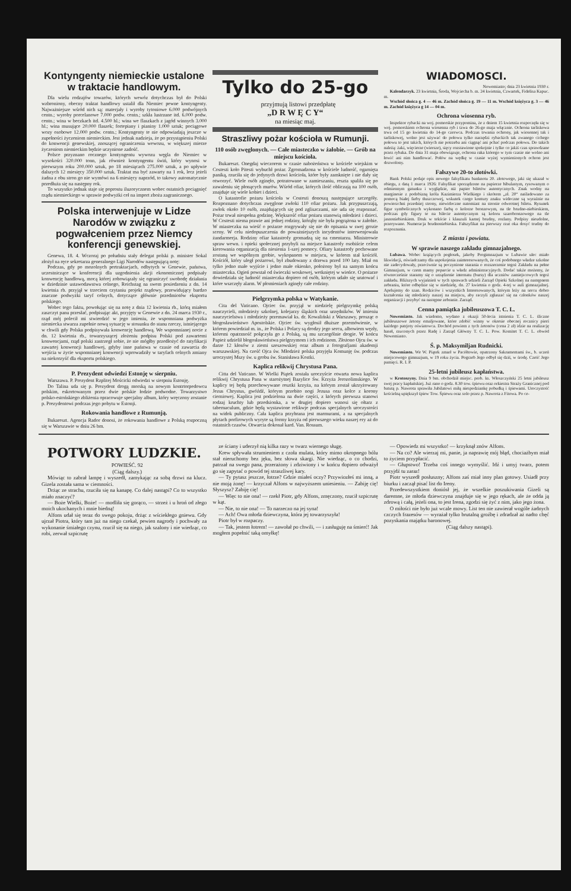Kontyngenty niemieckie ustalone w traktacie handlowym.
Dla wielu rodzajów towarów, których wewóz dotychczas był do Polski wzbroniony, obecny traktat handlowy ustalił dla Niemiec pewne kontyngenty. Najważniejsze wśród nich są: materjały i wyroby tytoniowe 6.000 podwójnych centn.; wyroby porcelanowe 7.000 podw. centn.; szkła lustrzane itd. 6.000 podw. centn.; wina w beczkach itd. 4.500 hl.; wina we flaszkach z jagód winnych 3.000 hl.; wina musujące 20.000 flaszek; fortepiany i pianiny 1.000 sztuk; pociągowe wozy osobowe 12.000 podw. centn.; Kontyngenty te nie odpowiadają jeszcze w zupełności życzeniom niemieckim. Jest jednak nadzieja, że po przystąpieniu Polski do konwencji genewskiej, znoszącej ograniczenia wewozu, w większej mierze życzeniom niemieckim będzie uczynione zadość.
Polsce przyznano rocznego kontyngentu wywozu węgla do Niemiec w wysokości 320.000 tonn, jak również kontyngentu świń, który wynosi w pierwszym roku 200.000 sztuk, po 18 miesiącach 275.000 sztuk, a po upływie dalszych 12 miesięcy 350.000 sztuk. Traktat ma być zawarty na 1 rok, lecz jeżeli żadna z obu stron go nie wymówi na 6 miesięcy naprzód, to takowy automatycznie przedłuża się na następny rok.
To wszystko jednak staje się poprostu iluzorycznem wobec ostatnich pociągnięć rządu niemieckiego w sprawie podwyżki ceł na import zboża zagranicznego.
Polska interwenjuje w Lidze Narodów w związku z pogwałceniem przez Niemcy konferencji genewskiej.
Genewa, 18. 4. Wczoraj po południu stały delegat polski p. minister Sokal złożył na ręce sekretarza generalnego Ligi Narodów następującą notę:
Podczas, gdy po mozolnych pertraktacjach, odbytych w Genewie, państwa, uczestniczące w konferencji dla uzgodnienia akcji ekonomicznej podpisały konwencję handlową, mocą której zobowiązały się ograniczyć swobodę działania w dziedzinie ustawodawstwa celnego, Reichstag na swem posiedzeniu z dn. 14 kwietnia rb. przyjął w trzeciem czytaniu projekt rządowy, przewidujący bardzo znaczne podwyżki taryf celnych, dotyczące głównie przedmiotów eksportu polskiego.
Wobec tego faktu, powołując się na notę z dnia 12 kwietnia rb., którą miałem zaszczyt panu przesłać, podpisując akt, przyjęty w Genewie z dn. 24 marca 1930 r., rząd mój polecił mi stwierdzić w jego imieniu, że wspomniana podwyżka niemiecka stwarza zupełnie nową sytuację w stosunku do stanu rzeczy, istniejącego w chwili gdy Polska podpisywała konwencję handlową. We wspomnianej nocie z dn. 12 kwietnia rb., towarzyszącej złożeniu podpisu Polski pod zawartemi konwencjami, rząd polski zastrzegł sobie, że nie mógłby przedłożyć do ratyfikacji zawartej konwencji handlowej, gdyby inne państwa w czasie od zawarcia do wejścia w życie wspomnianej konwencji wprowadziły w taryfach celnych zmiany na niekorzyść dla eksportu polskiego.
P. Prezydent odwiedzi Estonję w sierpniu.
Warszawa. P. Prezydent Rzplitej Mościcki odwiedzi w sierpniu Estonję.
Do Talina uda się p. Prezydent drogą morską na nowym kontrtorpedowcu polskim, eskortowanym przez dwie polskie łodzie podwodne. Towarzystwo polsko-estońskiego zbliżenia opracowuje specjalny album, który wręczony zostanie p. Prezydentowi podczas jego pobytu w Estonji.
Rokowania handlowe z Rumunją.
Bukareszt. Agencja Rador donosi, że rokowania handlowe z Polską rozpoczną się w Warszawie w dniu 26 bm.
Tylko do 25-go
przyjmują listowi przedpłatę
„D R W Ę C Y“
na miesiąc maj.
Straszliwy pożar kościoła w Rumunji.
110 osób zwęglonych. — Całe miasteczko w żałobie. — Grób na miejscu kościoła.
Bukareszt. Onegdaj wieczorem w czasie nabożeństwa w kościele wiejskim w Costesti koło Pitesti wybuchł pożar. Zgromadzona w kościele ludność, ogarnięta paniką, rzuciła się do jedynych drzwi kościoła, które były zamknięte i nie dały się otworzyć. Wiele osób zginęło, potratowane w zamieszaniu, reszta spaliła się po zawaleniu się płonących murów. Wśród ofiar, których ilość obliczają na 100 osób, znajduje się wiele kobiet i dzieci.
O katastrofie pożaru kościoła w Costesti donoszą następujące szczegóły. Rozpoznano dotychczas zwęglone zwłoki 110 ofiar pożaru. Jak przypuszczają, zwłok około 10 osób, znajdujących się pod zgliszczami, nie uda się rozpoznać. Pożar trwał niespełna godzinę. Większość ofiar pożaru stanowią młodzież i dzieci. W Costesti niema prawie ani jednej rodziny, którąby nie była pogrążona w żałobie. W miasteczku na wieść o pożarze rozgrywały się nie do opisania w swej grozie sceny. W celu niedopuszczenia do poważniejszych incydentów interwenjowała żandarmerja. Rodziny ofiar katastrofy gromadzą się na cmentarzu. Ministrowie spraw wewn. i opieki społecznej przybyli na miejsce katastrofy osobiście celem kierowania organizacją dla niesienia 1-szej pomocy. Ofiary katastrofy pochowane zostaną we wspólnym grobie, wykopanem w miejscu, w którem stał kościół. Kościół, który uległ pożarowi, był zbudowany z drzewa przed 100 laty. Miał on tylko jedno małe wyjście i jedno małe okienko, położony był na samym końcu miasteczka. Ogień powstał od świeczki woskowej, wetkniętej w wieńce. O pożarze dowiedziała się ludność miasteczka dopiero od osób, którym udało się uratować i które wszczęły alarm. W płomieniach zginęły całe rodziny.
Pielgrzymka polska w Watykanie.
Cita del Vaticano. Ojciec św. przyjął w niedzielę pielgrzymkę polską nauczycieli, młodzieży szkolnej, kolejarzy śląskich oraz urzędników. W imieniu nauczycielstwa i młodzieży przemawiał ks. dr. Kowaliński z Warszawy, prosząc o błogosławieństwo Apostolskie. Ojciec św. wygłosił dłuższe przemówienie, w którem powiedział m. in., że Polska i Polacy są drodzy jego sercu, albowiem węzły, któremi opatrzność połączyła go z Polską, są mu szczególnie drogie. W końcu Papież udzielił błogosławieństwa pielgrzymom i ich rodzinom. Złożono Ojcu św. w darze 12 kłosów z ziemi szeszowskiej oraz album z fotografjami akademji warszawskiej. Na cześć Ojca św. Młodzież polska przyjęła Komunję św. podczas uroczystej Mszy św. u grobu św. Stanisława Kostki.
Kaplica relikwij Chrystusa Pana.
Citta del Vaticano. W Wielki Piątek została uroczyście otwarta nowa kaplica relikwij Chrystusa Pana w starożytnej Bazylice Św. Krzyża Jerozolimskiego. W kaplicy tej będą przechowywane resztki krzyża, na którym został ukrzyżowany Jezus Chrystus, gwóźdź, którym przebito nogi Jezusa oraz kolce z korony cierniowej. Kaplica jest podzielona na dwie części, z których pierwsza stanowi rodzaj kruchty lub przedsionka, a w drugiej dopiero wznosi się ołtarz z tabernaculum, gdzie będą wystawione relikwje podczas specjalnych uroczystości na widok publiczny. Cała kaplica przybrana jest marmurami, a na specjalnych płytach porfirowych wyryte są formy krzyża od pierwszego wieku naszej ery aż do ostatnich czasów. Otwarcia dokonał kard. Van. Rossum.
WIADOMOSCI.
Nowemiasto; dnia 23 kwietnia 1930 r.
Kalendarzyk. 23 kwietnia, Środa, Wojciecha b. m. 24 kwietnia, Czwartek, Fidelisa Kapuc. m.
Wschód słońca g. 4 — 46 m. Zachód słońca g. 19 — 11 m. Wschód księżyca g. 3 — 46 m. Zachód księżyca g 14 — 04 m.
Ochrona wiosenna ryb.
Inspektor rybacki na woj. pomorskie przypomina, że z dniem 15 kwietnia rozpoczęła się w woj. pomorskiem ochrona wiosenna ryb i tzwa do 26-go maja włącznie. Ochrona tarliskowa trwa od 15 go kwietnia do 14-go czerwca. Podczas trwania ochrony, jak wiosennej tak i tarliskowej, wolno jest używać do połowu tylko narzędzi rybackich tak zwanego cichego połowu to jest takich, których nie potrzeba ani ciągnąć ani pchać podczas połowu. Do takich należą: żaki, więcierze (wiersze), sięcy rozstawione spokojnie i tylko co jakiś czas sprawdzane przez rybaka. Do dnia 31 maja obowiązuje, ochrona raka którego w tym czasie nie wolno ani łowić ani nim handlować. Połów na wędkę w czasie wyżej wymienionych ochron jest dozwolony.
Fałszywe 20-to złotówki.
Bank Polski podaje opis nowego falsyfikatu banknotu 20. złotowego, jaki się ukazał w obiegu, z datą 1 marca 1926: Falsyfikat sporządzono na papierze bibulastym, rysowanym o odmiennym gatunku i wyglądzie, niż papier biletów autentycznych. Znak wodny na marginesie z podobizną króla Kazimierza Wielkiego i skrótem „zł. 20“ naśladowano za pomocą białej farby tłuszczowej, wskutek czego kontury znaku widoczne są wyraźnie na powierzchni przedniej strony, niewidoczne natomiast na stronie odwrotnej biletu. Rysunek figur symbolicznych wykonano farbą o kolorze bronzowym, na tle brudno-niebieskiem, podczas gdy figury te na bilecie autentycznym są koloru szarobronzowego na tle jasnoniebieskiem. Druk w tekście i klauzuli karnej brudny, rozlany. Podpisy nieudolne, przerywane. Numeracja brudnoniebieska. Fałszyfikat na pierwszy rzut oka dosyć trudny do rozpoznania.
Z miasta i powiatu.
W sprawie naszego zakładu gimnazjalnego.
Lubawa. Wobec krążących pogłosek, jakoby Progimnazjum w Lubawie ulec miało likwidacji, oświadczamy dla uspokojenia zainteresowanych, że coś podobnego władze szkolne nie zadecydowały, przeciwnie są poczynione starania o rozszerzenie tegoż Zakładu na pełne Gimnazjum, w czem mamy poparcie u władz administracyjnych. Dodać także możemy, że równocześnie staramy się o urządzenie internatu (bursy) dla uczniów zamiejscowych tegoż zakładu. Bliższych wyjaśnień w tych sprawach udzieli Zarząd Opieki Szkolnej na następnem zebraniu, które odbędzie się w niedzielę, dn. 27 kwietnia o godz. 4-tej w auli gimnazjalnej. Apelujemy do szan. Rodziców i wszystkich Interesowanych, którym leży na sercu dobro kształcenia się młodzieży naszej na miejscu, aby raczyli zgłaszać się na członków naszej organizacji i przybyć na następne zebranie. Zarząd.
Cenna pamiątka jubileuszowa T. C. L.
Nowemiasto. Jak wiadomo, wydano z okazji 50-lecia istnienia T. C. L. śliczne jubileuszowe żetony emaljowane, które zdobić winny w okresie obecnej rocznicy pierś każdego patrjoty oświatowca. Dochód powiem z tych żetonów (cena 2 zł) idzie na realizację haseł, rzuconych przez Radę i Zarząd Główny T. C. L. Pow. Komitet T. C. L. obwód Nowemiasto.
Ś. p. Maksymiljan Rudnicki.
Nowemiasto. We W. Piątek zmarł w Pacółtowie, opatrzony Sakramentami św., b. uczeń miejscowego gimnazjum, w 19 roku życia. Pogrzeb Jego odbył się dziś, w środę. Cześć Jego pamięci. R. I. P.
25-letni jubileusz kapłaństwa.
w Krotoszyny. Dnia 9 bm. obchodził miejsc. prob. ks. Włoszczyński 25 letni jubileusz swej pracy kapłańskiej. Już rano o godz. 8.30 tow. śpiewu oraz orkiestra Straży Granicznej pod batutą p. Nawrota sprawiła Jubilatowi miłą niespodziankę pobudką i śpiewami. Uroczystość kościelną upiększył śpiew Tow. Śpiewu oraz solo przez p. Nawrota z Fitowa. Po ce-
POTWORY LUDZKIE.
POWIEŚĆ. 92
(Ciąg dalszy.)
Mówiąc to zabrał lampę i wyszedł, zamykając za sobą drzwi na klucz. Gizela została sama w ciemności.
Drżąc ze strachu, rzuciła się na kanapę. Co dalej nastąpi? Co to wszystko miało znaczyć?
— Boże Wielki, Boże! — modliła się gorąco, — strzeż i u hroń od złego moich ukochanych i mnie biedną!
Alfons udał się teraz do swego pokoju, drżąc z wściekłego gniewu. Gdy ujrzał Piotra, który tam już na niego czekał, pewien nagrody i pochwały za wykonanie śmiałego czynu, rzucił się na niego, jak szalony i nie wiedząc, co robi, zerwał szpicrutę
ze ściany i uderzył nią kilka razy w twarz wiernego sługę.
Krew spływała strumieniem z czoła mulata, który mimo okropnego bólu stał nieruchomy bez jęku, bez słowa skargi. Nie wiedząc, o co chodzi, patrzał na swego pana, przerażony i zdziwiony i w końcu dopiero odważył go się zapytać o powód tej straszliwej kary.
— Ty pytasz jeszcze, łotrze? Gdzie miałeś oczy? Przywiozłeś mi inną, a nie moją żonę! — krzyczał Alfons w najwyższem uniesieniu. — Zabiję cię! Słyszysz? Zabiję cię!
— Więc to nie ona! — rzekł Piotr, gdy Alfons, zmęczony, rzucił szpicrutę w kąt.
— Nie, to nie ona! — To narzeczo na jej syna!
— Ach! Owa młoda dziewczyna, która jej towarzyszyła!
Piotr był w rozpaczy.
— Tak, jestem łotrem! — zawołał po chwili, — i zasługuję na śmierć! Jak mogłem popełnić taką omyłkę!
— Opowiedz mi wszystko! — krzyknął znów Alfons.
— Na co? Ale wierzaj mi, panie, ja naprawię mój błąd, chociażbym miał to życiem przypłacić.
— Głupstwo! Trzeba coś innego wymyślić. Idź i umyj twarz, potem przyjdź tu zaraz!
Piotr wyszedł posłuszny; Alfons zaś miał inny plan gotowy. Usiadł przy biurku i zaczął pisać list do Ireny.
Przedewszystkiem doniósł jej, że wszelkie poszukiwania Gizeli są daremne, że młoda dziewczyna znajduje się w jego rękach, ale że odda ją zdrową i całą, jeżeli ona, to jest Irena, zgodzi się żyć z nim, jako jego żona.
O miłości nie było już wcale mowy. List ten nie zawierał wogóle żadnych czczych frazesów — wyrażał tylko brutalną groźbę i zdradzał aż nadto chęć pozyskania majątku baronowej.
(Ciąg dalszy nastąpi).